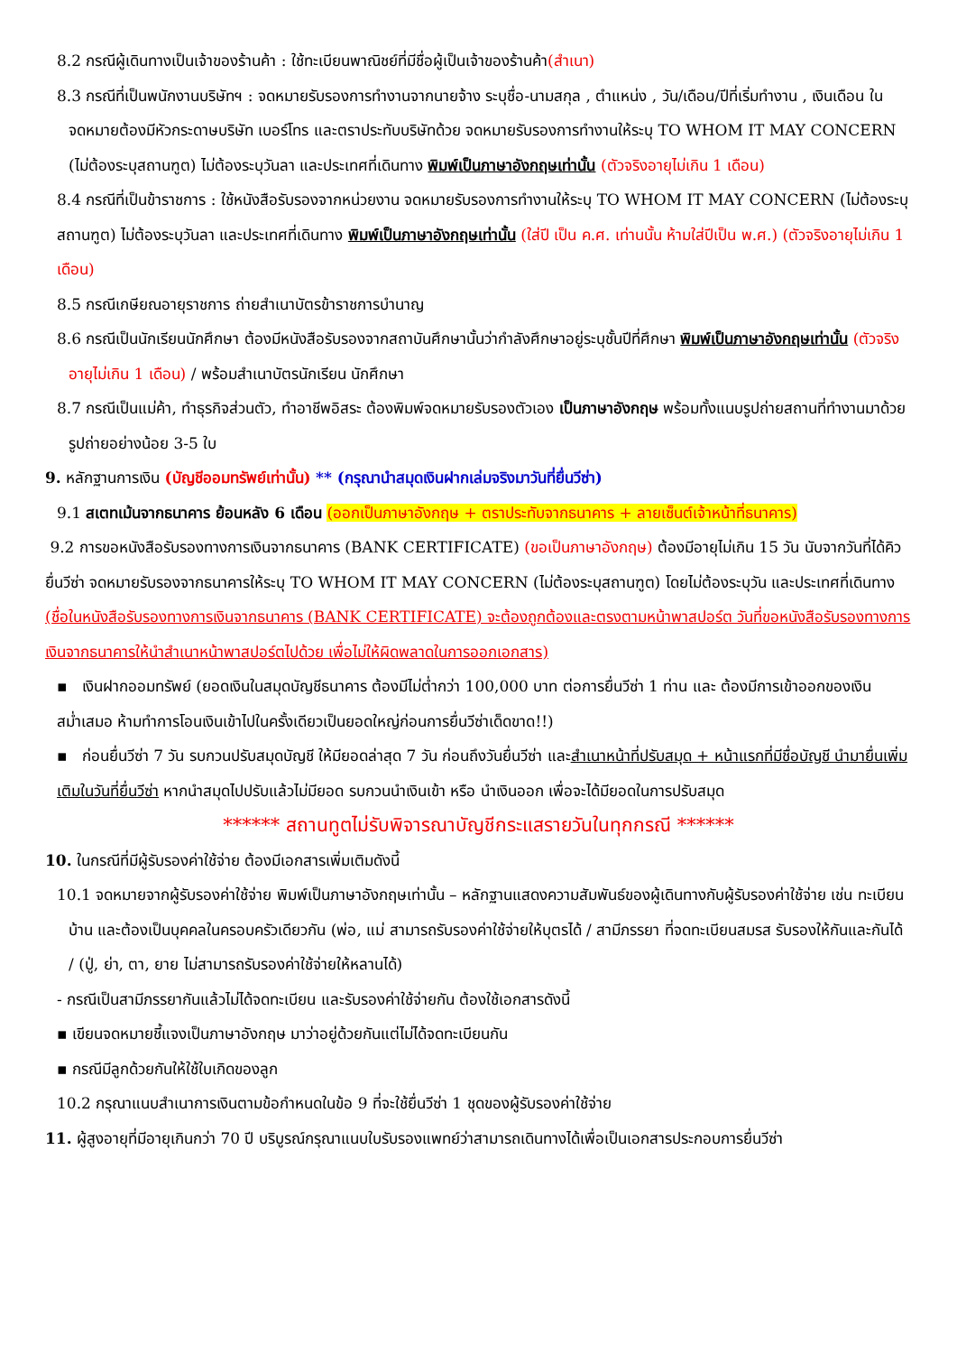8.2 กรณีผู้เดินทางเป็นเจ้าของร้านค้า : ใช้ทะเบียนพาณิชย์ที่มีชื่อผู้เป็นเจ้าของร้านค้า(สำเนา)
8.3 กรณีที่เป็นพนักงานบริษัทฯ : จดหมายรับรองการทำงานจากนายจ้าง ระบุชื่อ-นามสกุล , ตำแหน่ง , วัน/เดือน/ปีที่เริ่มทำงาน , เงินเดือน ในจดหมายต้องมีหัวกระดาษบริษัท เบอร์โทร และตราประทับบริษัทด้วย จดหมายรับรองการทำงานให้ระบุ TO WHOM IT MAY CONCERN (ไม่ต้องระบุสถานฑูต) ไม่ต้องระบุวันลา และประเทศที่เดินทาง พิมพ์เป็นภาษาอังกฤษเท่านั้น (ตัวจริงอายุไม่เกิน 1 เดือน)
8.4 กรณีที่เป็นข้าราชการ : ใช้หนังสือรับรองจากหน่วยงาน จดหมายรับรองการทำงานให้ระบุ TO WHOM IT MAY CONCERN (ไม่ต้องระบุสถานฑูต) ไม่ต้องระบุวันลา และประเทศที่เดินทาง พิมพ์เป็นภาษาอังกฤษเท่านั้น (ใส่ปี เป็น ค.ศ. เท่านนั้น ห้ามใส่ปีเป็น พ.ศ.) (ตัวจริงอายุไม่เกิน 1 เดือน)
8.5 กรณีเกษียณอายุราชการ ถ่ายสำเนาบัตรข้าราชการบำนาญ
8.6 กรณีเป็นนักเรียนนักศึกษา ต้องมีหนังสือรับรองจากสถาบันศึกษานั้นว่ากำลังศึกษาอยู่ระบุชั้นปีที่ศึกษา พิมพ์เป็นภาษาอังกฤษเท่านั้น (ตัวจริงอายุไม่เกิน 1 เดือน) / พร้อมสำเนาบัตรนักเรียน นักศึกษา
8.7 กรณีเป็นแม่ค้า, ทำธุรกิจส่วนตัว, ทำอาชีพอิสระ ต้องพิมพ์จดหมายรับรองตัวเอง เป็นภาษาอังกฤษ พร้อมทั้งแนบรูปถ่ายสถานที่ทำงานมาด้วย รูปถ่ายอย่างน้อย 3-5 ใบ
9. หลักฐานการเงิน (บัญชีออมทรัพย์เท่านั้น) ** (กรุณานำสมุดเงินฝากเล่มจริงมาวันที่ยื่นวีซ่า)
9.1 สเตทเม้นจากธนาคาร ย้อนหลัง 6 เดือน (ออกเป็นภาษาอังกฤษ + ตราประทับจากธนาคาร + ลายเซ็นต์เจ้าหน้าที่ธนาคาร)
9.2 การขอหนังสือรับรองทางการเงินจากธนาคาร (BANK CERTIFICATE) (ขอเป็นภาษาอังกฤษ) ต้องมีอายุไม่เกิน 15 วัน นับจากวันที่ได้คิวยื่นวีซ่า จดหมายรับรองจากธนาคารให้ระบุ TO WHOM IT MAY CONCERN (ไม่ต้องระบุสถานฑูต) โดยไม่ต้องระบุวัน และประเทศที่เดินทาง (ชื่อในหนังสือรับรองทางการเงินจากธนาคาร (BANK CERTIFICATE) จะต้องถูกต้องและตรงตามหน้าพาสปอร์ต วันที่ขอหนังสือรับรองทางการเงินจากธนาคารให้นำสำเนาหน้าพาสปอร์ตไปด้วย เพื่อไม่ให้ผิดพลาดในการออกเอกสาร)
▪ เงินฝากออมทรัพย์ (ยอดเงินในสมุดบัญชีธนาคาร ต้องมีไม่ต่ำกว่า 100,000 บาท ต่อการยื่นวีซ่า 1 ท่าน และ ต้องมีการเข้าออกของเงินสม่ำเสมอ ห้ามทำการโอนเงินเข้าไปในครั้งเดียวเป็นยอดใหญ่ก่อนการยื่นวีซ่าเด็ดขาด!!)
▪ ก่อนยื่นวีซ่า 7 วัน รบกวนปรับสมุดบัญชี ให้มียอดล่าสุด 7 วัน ก่อนถึงวันยื่นวีซ่า และสำเนาหน้าที่ปรับสมุด + หน้าแรกที่มีชื่อบัญชี นำมายื่นเพิ่มเติมในวันที่ยื่นวีซ่า หากนำสมุดไปปรับแล้วไม่มียอด รบกวนนำเงินเข้า หรือ นำเงินออก เพื่อจะได้มียอดในการปรับสมุด
****** สถานทูตไม่รับพิจารณาบัญชีกระแสรายวันในทุกกรณี ******
10. ในกรณีที่มีผู้รับรองค่าใช้จ่าย ต้องมีเอกสารเพิ่มเติมดังนี้
10.1 จดหมายจากผู้รับรองค่าใช้จ่าย พิมพ์เป็นภาษาอังกฤษเท่านั้น – หลักฐานแสดงความสัมพันธ์ของผู้เดินทางกับผู้รับรองค่าใช้จ่าย เช่น ทะเบียนบ้าน และต้องเป็นบุคคลในครอบครัวเดียวกัน (พ่อ, แม่ สามารถรับรองค่าใช้จ่ายให้บุตรได้ / สามีภรรยา ที่จดทะเบียนสมรส รับรองให้กันและกันได้ / (ปู่, ย่า, ตา, ยาย ไม่สามารถรับรองค่าใช้จ่ายให้หลานได้)
- กรณีเป็นสามีภรรยากันแล้วไม่ได้จดทะเบียน และรับรองค่าใช้จ่ายกัน ต้องใช้เอกสารดังนี้
▪ เขียนจดหมายชี้แจงเป็นภาษาอังกฤษ มาว่าอยู่ด้วยกันแต่ไม่ได้จดทะเบียนกัน
▪ กรณีมีลูกด้วยกันให้ใช้ใบเกิดของลูก
10.2 กรุณาแนบสำเนาการเงินตามข้อกำหนดในข้อ 9 ที่จะใช้ยื่นวีซ่า 1 ชุดของผู้รับรองค่าใช้จ่าย
11. ผู้สูงอายุที่มีอายุเกินกว่า 70 ปี บริบูรณ์กรุณาแนบใบรับรองแพทย์ว่าสามารถเดินทางได้เพื่อเป็นเอกสารประกอบการยื่นวีซ่า